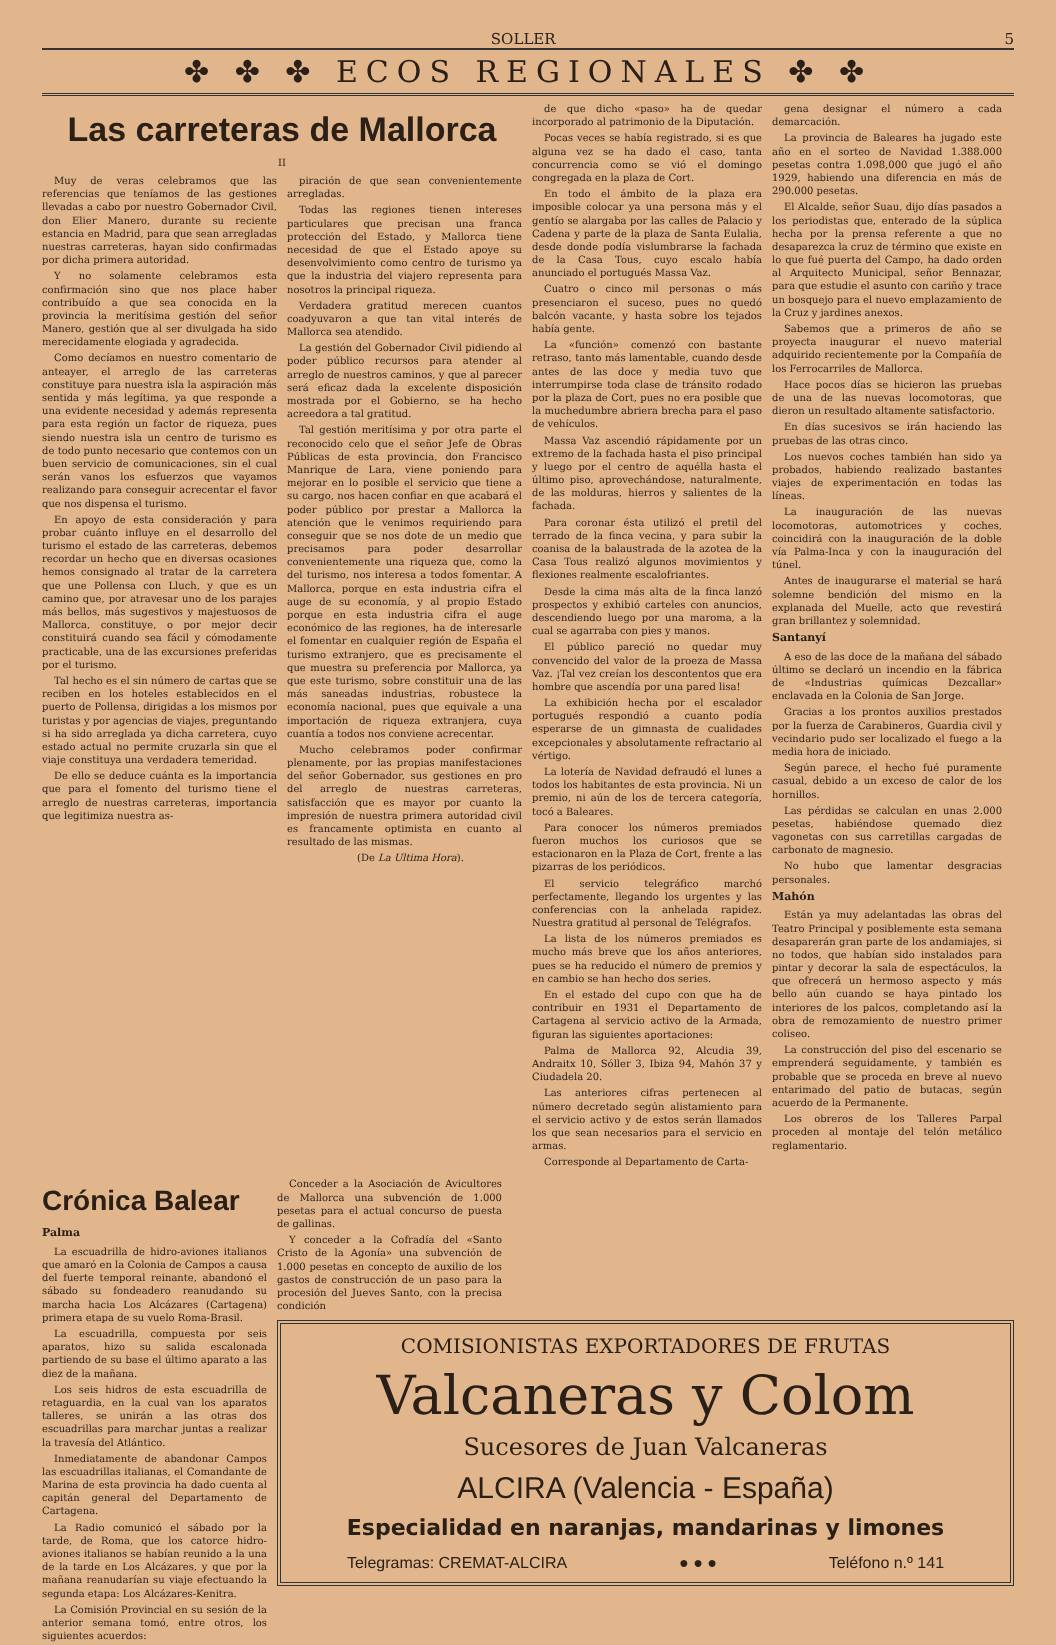SOLLER 5
✤ ✤ ✤ ECOS REGIONALES ✤ ✤
Las carreteras de Mallorca
II
Muy de veras celebramos que las referencias que teníamos de las gestiones llevadas a cabo por nuestro Gobernador Civil, don Elier Manero, durante su reciente estancia en Madrid, para que sean arregladas nuestras carreteras, hayan sido confirmadas por dicha primera autoridad.
Y no solamente celebramos esta confirmación sino que nos place haber contribuído a que sea conocida en la provincia la meritísima gestión del señor Manero, gestión que al ser divulgada ha sido merecidamente elogiada y agradecida.
Como decíamos en nuestro comentario de anteayer, el arreglo de las carreteras constituye para nuestra isla la aspiración más sentida y más legítima, ya que responde a una evidente necesidad y además representa para esta región un factor de riqueza, pues siendo nuestra isla un centro de turismo es de todo punto necesario que contemos con un buen servicio de comunicaciones, sin el cual serán vanos los esfuerzos que vayamos realizando para conseguir acrecentar el favor que nos dispensa el turismo.
En apoyo de esta consideración y para probar cuánto influye en el desarrollo del turismo el estado de las carreteras, debemos recordar un hecho que en diversas ocasiones hemos consignado al tratar de la carretera que une Pollensa con Lluch, y que es un camino que, por atravesar uno de los parajes más bellos, más sugestivos y majestuosos de Mallorca, constituye, o por mejor decir constituirá cuando sea fácil y cómodamente practicable, una de las excursiones preferidas por el turismo.
Tal hecho es el sin número de cartas que se reciben en los hoteles establecidos en el puerto de Pollensa, dirigidas a los mismos por turistas y por agencias de viajes, preguntando si ha sido arreglada ya dicha carretera, cuyo estado actual no permite cruzarla sin que el viaje constituya una verdadera temeridad.
De ello se deduce cuánta es la importancia que para el fomento del turismo tiene el arreglo de nuestras carreteras, importancia que legitimiza nuestra as-
piración de que sean convenientemente arregladas.
Todas las regiones tienen intereses particulares que precisan una franca protección del Estado, y Mallorca tiene necesidad de que el Estado apoye su desenvolvimiento como centro de turismo ya que la industria del viajero representa para nosotros la principal riqueza.
Verdadera gratitud merecen cuantos coadyuvaron a que tan vital interés de Mallorca sea atendido.
La gestión del Gobernador Civil pidiendo al poder público recursos para atender al arreglo de nuestros caminos, y que al parecer será eficaz dada la excelente disposición mostrada por el Gobierno, se ha hecho acreedora a tal gratitud.
Tal gestión meritísima y por otra parte el reconocido celo que el señor Jefe de Obras Públicas de esta provincia, don Francisco Manrique de Lara, viene poniendo para mejorar en lo posible el servicio que tiene a su cargo, nos hacen confiar en que acabará el poder público por prestar a Mallorca la atención que le venimos requiriendo para conseguir que se nos dote de un medio que precisamos para poder desarrollar convenientemente una riqueza que, como la del turismo, nos interesa a todos fomentar. A Mallorca, porque en esta industria cifra el auge de su economía, y al propio Estado porque en esta industria cifra el auge económico de las regiones, ha de interesarle el fomentar en cualquier región de España el turismo extranjero, que es precisamente el que muestra su preferencia por Mallorca, ya que este turismo, sobre constituir una de las más saneadas industrias, robustece la economía nacional, pues que equivale a una importación de riqueza extranjera, cuya cuantía a todos nos conviene acrecentar.
Mucho celebramos poder confirmar plenamente, por las propias manifestaciones del señor Gobernador, sus gestiones en pro del arreglo de nuestras carreteras, satisfacción que es mayor por cuanto la impresión de nuestra primera autoridad civil es francamente optimista en cuanto al resultado de las mismas.
(De La Ultima Hora).
de que dicho «paso» ha de quedar incorporado al patrimonio de la Diputación.
Pocas veces se había registrado, si es que alguna vez se ha dado el caso, tanta concurrencia como se vió el domingo congregada en la plaza de Cort.
En todo el ámbito de la plaza era imposible colocar ya una persona más y el gentío se alargaba por las calles de Palacio y Cadena y parte de la plaza de Santa Eulalia, desde donde podía vislumbrarse la fachada de la Casa Tous, cuyo escalo había anunciado el portugués Massa Vaz.
Cuatro o cinco mil personas o más presenciaron el suceso, pues no quedó balcón vacante, y hasta sobre los tejados había gente.
La «función» comenzó con bastante retraso, tanto más lamentable, cuando desde antes de las doce y media tuvo que interrumpirse toda clase de tránsito rodado por la plaza de Cort, pues no era posible que la muchedumbre abriera brecha para el paso de vehículos.
Massa Vaz ascendió rápidamente por un extremo de la fachada hasta el piso principal y luego por el centro de aquélla hasta el último piso, aprovechándose, naturalmente, de las molduras, hierros y salientes de la fachada.
Para coronar ésta utilizó el pretil del terrado de la finca vecina, y para subir la coanisa de la balaustrada de la azotea de la Casa Tous realizó algunos movimientos y flexiones realmente escalofriantes.
Desde la cima más alta de la finca lanzó prospectos y exhibió carteles con anuncios, descendiendo luego por una maroma, a la cual se agarraba con pies y manos.
El público pareció no quedar muy convencido del valor de la proeza de Massa Vaz. ¡Tal vez creían los descontentos que era hombre que ascendía por una pared lisa!
La exhibición hecha por el escalador portugués respondió a cuanto podía esperarse de un gimnasta de cualidades excepcionales y absolutamente refractario al vértigo.
La lotería de Navidad defraudó el lunes a todos los habitantes de esta provincia. Ni un premio, ni aún de los de tercera categoría, tocó a Baleares.
Para conocer los números premiados fueron muchos los curiosos que se estacionaron en la Plaza de Cort, frente a las pizarras de los periódicos.
El servicio telegráfico marchó perfectamente, llegando los urgentes y las conferencias con la anhelada rapidez. Nuestra gratitud al personal de Telégrafos.
La lista de los números premiados es mucho más breve que los años anteriores, pues se ha reducido el número de premios y en cambio se han hecho dos series.
En el estado del cupo con que ha de contribuir en 1931 el Departamento de Cartagena al servicio activo de la Armada, figuran las siguientes aportaciones:
Palma de Mallorca 92, Alcudia 39, Andraitx 10, Sóller 3, Ibiza 94, Mahón 37 y Ciudadela 20.
Las anteriores cifras pertenecen al número decretado según alistamiento para el servicio activo y de estos serán llamados los que sean necesarios para el servicio en armas.
Corresponde al Departamento de Carta-
gena designar el número a cada demarcación.
La provincia de Baleares ha jugado este año en el sorteo de Navidad 1.388.000 pesetas contra 1.098,000 que jugó el año 1929, habiendo una diferencia en más de 290.000 pesetas.
El Alcalde, señor Suau, dijo días pasados a los periodistas que, enterado de la súplica hecha por la prensa referente a que no desaparezca la cruz de término que existe en lo que fué puerta del Campo, ha dado orden al Arquitecto Municipal, señor Bennazar, para que estudie el asunto con cariño y trace un bosquejo para el nuevo emplazamiento de la Cruz y jardines anexos.
Sabemos que a primeros de año se proyecta inaugurar el nuevo material adquirido recientemente por la Compañía de los Ferrocarriles de Mallorca.
Hace pocos días se hicieron las pruebas de una de las nuevas locomotoras, que dieron un resultado altamente satisfactorio.
En días sucesivos se irán haciendo las pruebas de las otras cinco.
Los nuevos coches también han sido ya probados, habiendo realizado bastantes viajes de experimentación en todas las líneas.
La inauguración de las nuevas locomotoras, automotrices y coches, coincidirá con la inauguración de la doble vía Palma-Inca y con la inauguración del túnel.
Antes de inaugurarse el material se hará solemne bendición del mismo en la explanada del Muelle, acto que revestirá gran brillantez y solemnidad.
Santanyí
A eso de las doce de la mañana del sábado último se declaró un incendio en la fábrica de «Industrias químicas Dezcallar» enclavada en la Colonia de San Jorge.
Gracias a los prontos auxilios prestados por la fuerza de Carabineros, Guardia civil y vecindario pudo ser localizado el fuego a la media hora de iniciado.
Según parece, el hecho fué puramente casual, debido a un exceso de calor de los hornillos.
Las pérdidas se calculan en unas 2.000 pesetas, habiéndose quemado diez vagonetas con sus carretillas cargadas de carbonato de magnesio.
No hubo que lamentar desgracias personales.
Mahón
Están ya muy adelantadas las obras del Teatro Principal y posiblemente esta semana desaparerán gran parte de los andamiajes, si no todos, que habían sido instalados para pintar y decorar la sala de espectáculos, la que ofrecerá un hermoso aspecto y más bello aún cuando se haya pintado los interiores de los palcos, completando así la obra de remozamiento de nuestro primer coliseo.
La construcción del piso del escenario se emprenderá seguidamente, y también es probable que se proceda en breve al nuevo entarimado del patio de butacas, según acuerdo de la Permanente.
Los obreros de los Talleres Parpal proceden al montaje del telón metálico reglamentario.
Crónica Balear
Palma
La escuadrilla de hidro-aviones italianos que amaró en la Colonia de Campos a causa del fuerte temporal reinante, abandonó el sábado su fondeadero reanudando su marcha hacia Los Alcázares (Cartagena) primera etapa de su vuelo Roma-Brasil.
La escuadrilla, compuesta por seis aparatos, hizo su salida escalonada partiendo de su base el último aparato a las diez de la mañana.
Los seis hidros de esta escuadrilla de retaguardia, en la cual van los aparatos talleres, se unirán a las otras dos escuadrillas para marchar juntas a realizar la travesía del Atlántico.
Inmediatamente de abandonar Campos las escuadrillas italianas, el Comandante de Marina de esta provincia ha dado cuenta al capitán general del Departamento de Cartagena.
La Radio comunicó el sábado por la tarde, de Roma, que los catorce hidro-aviones italianos se habían reunido a la una de la tarde en Los Alcázares, y que por la mañana reanudarían su viaje efectuando la segunda etapa: Los Alcázares-Kenitra.
La Comisión Provincial en su sesión de la anterior semana tomó, entre otros, los siguientes acuerdos:
Conceder a la Asociación de Avicultores de Mallorca una subvención de 1.000 pesetas para el actual concurso de puesta de gallinas.
Y conceder a la Cofradía del «Santo Cristo de la Agonía» una subvención de 1.000 pesetas en concepto de auxilio de los gastos de construcción de un paso para la procesión del Jueves Santo, con la precisa condición
COMISIONISTAS EXPORTADORES DE FRUTAS
Valcaneras y Colom
Sucesores de Juan Valcaneras
ALCIRA (Valencia - España)
Especialidad en naranjas, mandarinas y limones
Telegramas: CREMAT-ALCIRA ● ● ● Teléfono n.º 141